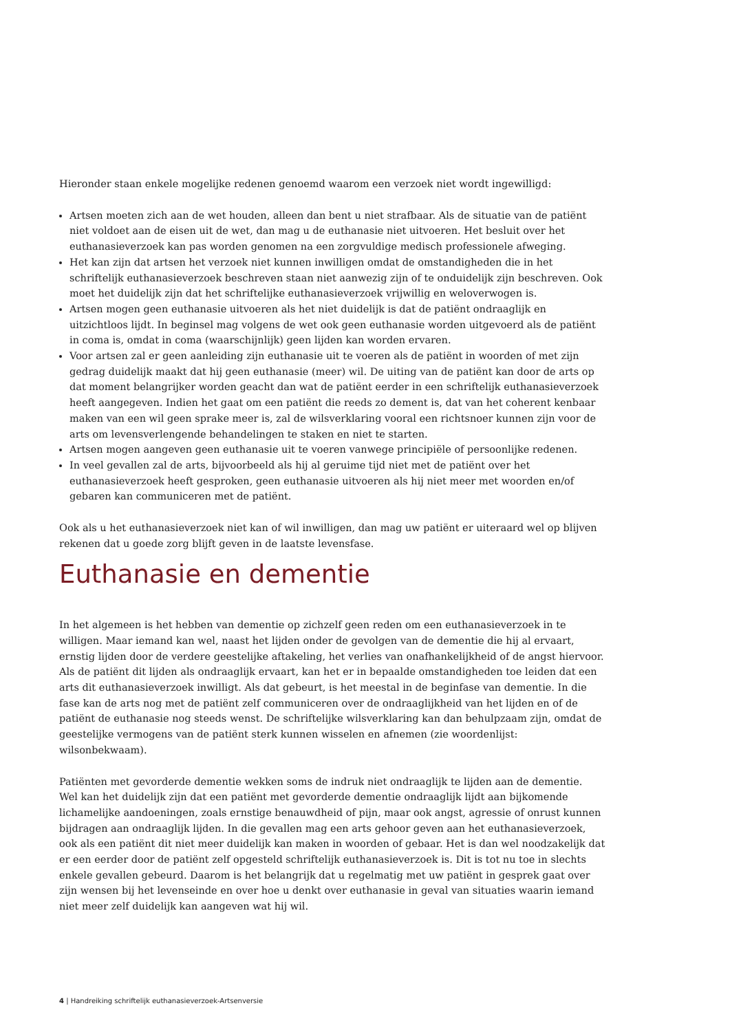Hieronder staan enkele mogelijke redenen genoemd waarom een verzoek niet wordt ingewilligd:
Artsen moeten zich aan de wet houden, alleen dan bent u niet strafbaar. Als de situatie van de patiënt niet voldoet aan de eisen uit de wet, dan mag u de euthanasie niet uitvoeren. Het besluit over het euthanasieverzoek kan pas worden genomen na een zorgvuldige medisch professionele afweging.
Het kan zijn dat artsen het verzoek niet kunnen inwilligen omdat de omstandigheden die in het schriftelijk euthanasieverzoek beschreven staan niet aanwezig zijn of te onduidelijk zijn beschreven. Ook moet het duidelijk zijn dat het schriftelijke euthanasieverzoek vrijwillig en weloverwogen is.
Artsen mogen geen euthanasie uitvoeren als het niet duidelijk is dat de patiënt ondraaglijk en uitzichtloos lijdt. In beginsel mag volgens de wet ook geen euthanasie worden uitgevoerd als de patiënt in coma is, omdat in coma (waarschijnlijk) geen lijden kan worden ervaren.
Voor artsen zal er geen aanleiding zijn euthanasie uit te voeren als de patiënt in woorden of met zijn gedrag duidelijk maakt dat hij geen euthanasie (meer) wil. De uiting van de patiënt kan door de arts op dat moment belangrijker worden geacht dan wat de patiënt eerder in een schriftelijk euthanasieverzoek heeft aangegeven. Indien het gaat om een patiënt die reeds zo dement is, dat van het coherent kenbaar maken van een wil geen sprake meer is, zal de wilsverklaring vooral een richtsnoer kunnen zijn voor de arts om levensverlengende behandelingen te staken en niet te starten.
Artsen mogen aangeven geen euthanasie uit te voeren vanwege principiële of persoonlijke redenen.
In veel gevallen zal de arts, bijvoorbeeld als hij al geruime tijd niet met de patiënt over het euthanasieverzoek heeft gesproken, geen euthanasie uitvoeren als hij niet meer met woorden en/of gebaren kan communiceren met de patiënt.
Ook als u het euthanasieverzoek niet kan of wil inwilligen, dan mag uw patiënt er uiteraard wel op blijven rekenen dat u goede zorg blijft geven in de laatste levensfase.
Euthanasie en dementie
In het algemeen is het hebben van dementie op zichzelf geen reden om een euthanasieverzoek in te willigen. Maar iemand kan wel, naast het lijden onder de gevolgen van de dementie die hij al ervaart, ernstig lijden door de verdere geestelijke aftakeling, het verlies van onafhankelijkheid of de angst hiervoor. Als de patiënt dit lijden als ondraaglijk ervaart, kan het er in bepaalde omstandigheden toe leiden dat een arts dit euthanasieverzoek inwilligt. Als dat gebeurt, is het meestal in de beginfase van dementie. In die fase kan de arts nog met de patiënt zelf communiceren over de ondraaglijkheid van het lijden en of de patiënt de euthanasie nog steeds wenst. De schriftelijke wilsverklaring kan dan behulpzaam zijn, omdat de geestelijke vermogens van de patiënt sterk kunnen wisselen en afnemen (zie woordenlijst: wilsonbekwaam).
Patiënten met gevorderde dementie wekken soms de indruk niet ondraaglijk te lijden aan de dementie.
Wel kan het duidelijk zijn dat een patiënt met gevorderde dementie ondraaglijk lijdt aan bijkomende lichamelijke aandoeningen, zoals ernstige benauwdheid of pijn, maar ook angst, agressie of onrust kunnen bijdragen aan ondraaglijk lijden. In die gevallen mag een arts gehoor geven aan het euthanasieverzoek, ook als een patiënt dit niet meer duidelijk kan maken in woorden of gebaar. Het is dan wel noodzakelijk dat er een eerder door de patiënt zelf opgesteld schriftelijk euthanasieverzoek is. Dit is tot nu toe in slechts enkele gevallen gebeurd. Daarom is het belangrijk dat u regelmatig met uw patiënt in gesprek gaat over zijn wensen bij het levenseinde en over hoe u denkt over euthanasie in geval van situaties waarin iemand niet meer zelf duidelijk kan aangeven wat hij wil.
4 | Handreiking schriftelijk euthanasieverzoek-Artsenversie